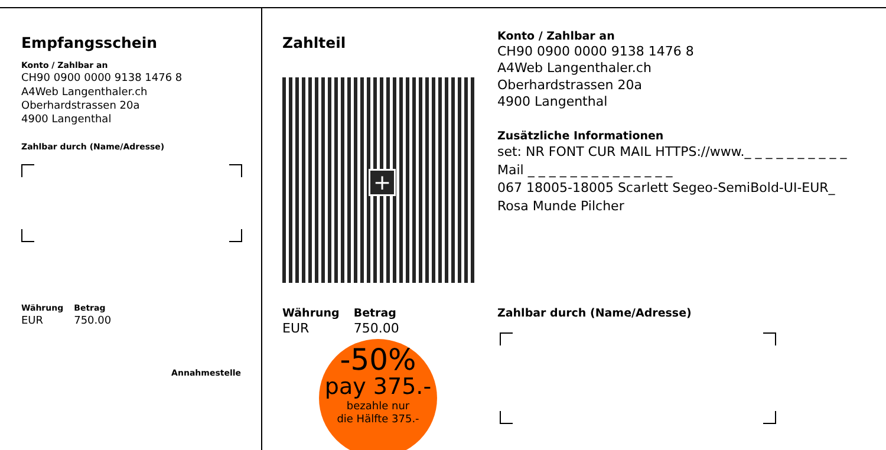Empfangsschein
Konto / Zahlbar an
CH90 0900 0000 9138 1476 8
A4Web Langenthaler.ch
Oberhardstrassen 20a
4900 Langenthal
Zahlbar durch (Name/Adresse)
Währung
EUR
Betrag
750.00
Annahmestelle
Zahlteil
+
Währung
EUR
Betrag
750.00
-50%
pay 375.-
bezahle nur
die Hälfte 375.-
Konto / Zahlbar an
CH90 0900 0000 9138 1476 8
A4Web Langenthaler.ch
Oberhardstrassen 20a
4900 Langenthal
Zusätzliche Informationen
set: NR FONT CUR MAIL HTTPS://www._ _ _ _ _ _ _ _ _ _
Mail _ _ _ _ _ _ _ _ _ _ _ _ _ _
067 18005-18005 Scarlett Segeo-SemiBold-UI-EUR_
Rosa Munde Pilcher
Zahlbar durch (Name/Adresse)